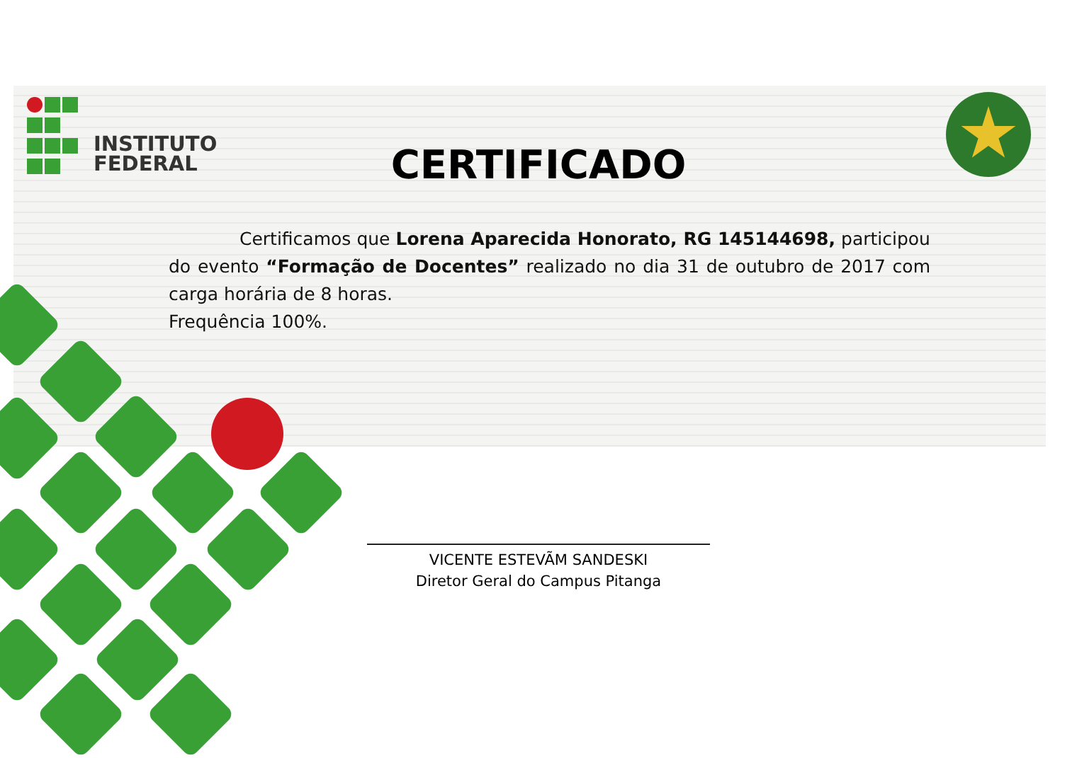INSTITUTO
FEDERAL
CERTIFICADO
Certificamos que Lorena Aparecida Honorato, RG 145144698, participou do evento “Formação de Docentes” realizado no dia 31 de outubro de 2017 com carga horária de 8 horas.
Frequência 100%.
VICENTE ESTEVÃM SANDESKI
Diretor Geral do Campus Pitanga